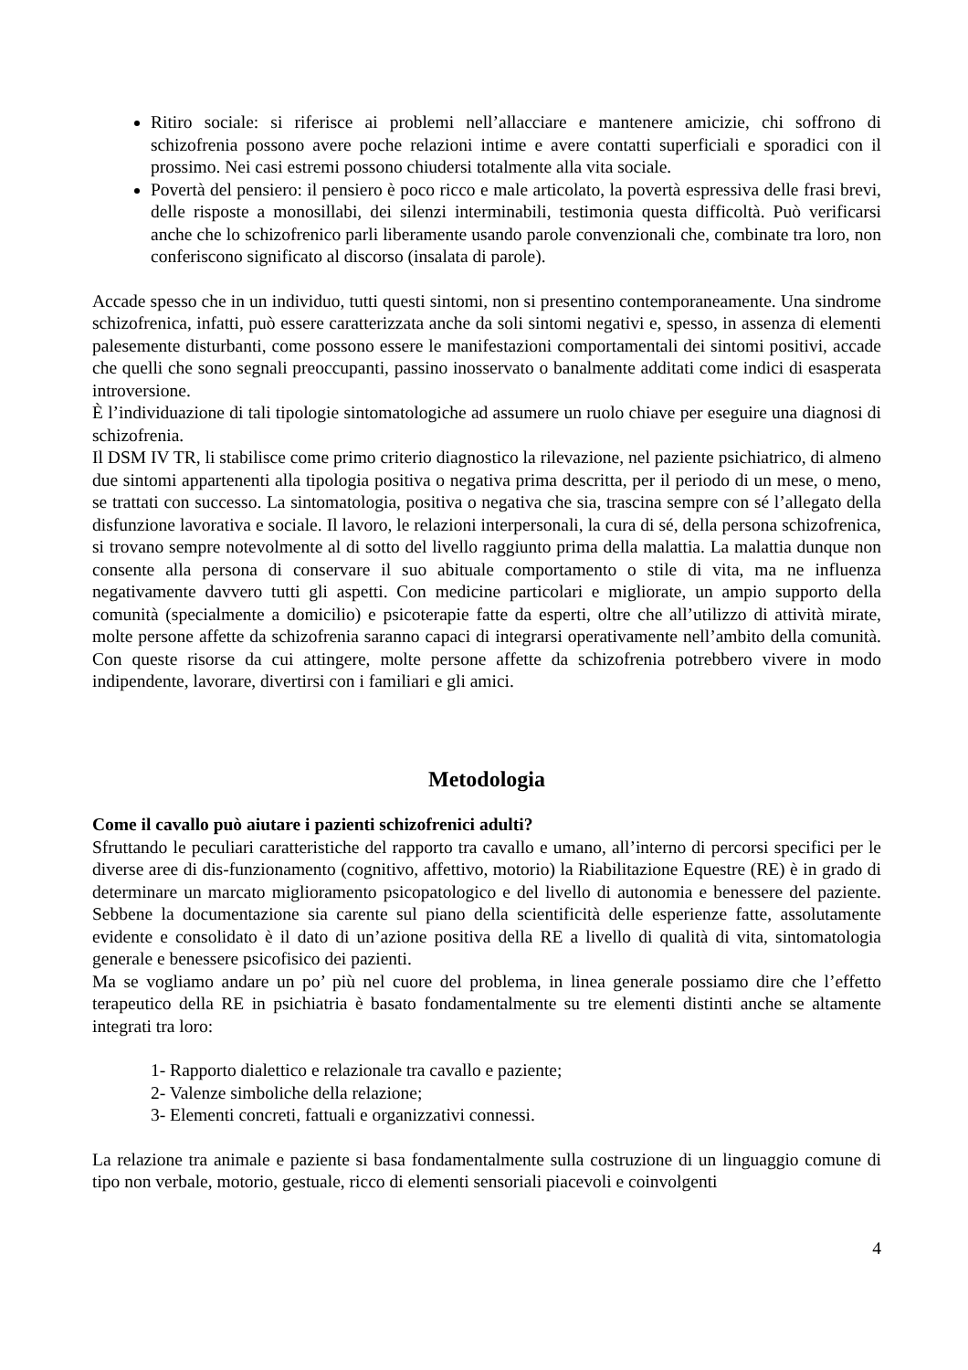Ritiro sociale: si riferisce ai problemi nell’allacciare e mantenere amicizie, chi soffrono di schizofrenia possono avere poche relazioni intime e avere contatti superficiali e sporadici con il prossimo. Nei casi estremi possono chiudersi totalmente alla vita sociale.
Povertà del pensiero: il pensiero è poco ricco e male articolato, la povertà espressiva delle frasi brevi, delle risposte a monosillabi, dei silenzi interminabili, testimonia questa difficoltà. Può verificarsi anche che lo schizofrenico parli liberamente usando parole convenzionali che, combinate tra loro, non conferiscono significato al discorso (insalata di parole).
Accade spesso che in un individuo, tutti questi sintomi, non si presentino contemporaneamente. Una sindrome schizofrenica, infatti, può essere caratterizzata anche da soli sintomi negativi e, spesso, in assenza di elementi palesemente disturbanti, come possono essere le manifestazioni comportamentali dei sintomi positivi, accade che quelli che sono segnali preoccupanti, passino inosservato o banalmente additati come indici di esasperata introversione.
È l’individuazione di tali tipologie sintomatologiche ad assumere un ruolo chiave per eseguire una diagnosi di schizofrenia.
Il DSM IV TR, li stabilisce come primo criterio diagnostico la rilevazione, nel paziente psichiatrico, di almeno due sintomi appartenenti alla tipologia positiva o negativa prima descritta, per il periodo di un mese, o meno, se trattati con successo. La sintomatologia, positiva o negativa che sia, trascina sempre con sé l’allegato della disfunzione lavorativa e sociale. Il lavoro, le relazioni interpersonali, la cura di sé, della persona schizofrenica, si trovano sempre notevolmente al di sotto del livello raggiunto prima della malattia. La malattia dunque non consente alla persona di conservare il suo abituale comportamento o stile di vita, ma ne influenza negativamente davvero tutti gli aspetti. Con medicine particolari e migliorate, un ampio supporto della comunità (specialmente a domicilio) e psicoterapie fatte da esperti, oltre che all’utilizzo di attività mirate, molte persone affette da schizofrenia saranno capaci di integrarsi operativamente nell’ambito della comunità. Con queste risorse da cui attingere, molte persone affette da schizofrenia potrebbero vivere in modo indipendente, lavorare, divertirsi con i familiari e gli amici.
Metodologia
Come il cavallo può aiutare i pazienti schizofrenici adulti?
Sfruttando le peculiari caratteristiche del rapporto tra cavallo e umano, all’interno di percorsi specifici per le diverse aree di dis-funzionamento (cognitivo, affettivo, motorio) la Riabilitazione Equestre (RE) è in grado di determinare un marcato miglioramento psicopatologico e del livello di autonomia e benessere del paziente. Sebbene la documentazione sia carente sul piano della scientificità delle esperienze fatte, assolutamente evidente e consolidato è il dato di un’azione positiva della RE a livello di qualità di vita, sintomatologia generale e benessere psicofisico dei pazienti.
Ma se vogliamo andare un po’ più nel cuore del problema, in linea generale possiamo dire che l’effetto terapeutico della RE in psichiatria è basato fondamentalmente su tre elementi distinti anche se altamente integrati tra loro:
1- Rapporto dialettico e relazionale tra cavallo e paziente;
2- Valenze simboliche della relazione;
3- Elementi concreti, fattuali e organizzativi connessi.
La relazione tra animale e paziente si basa fondamentalmente sulla costruzione di un linguaggio comune di tipo non verbale, motorio, gestuale, ricco di elementi sensoriali piacevoli e coinvolgenti
4